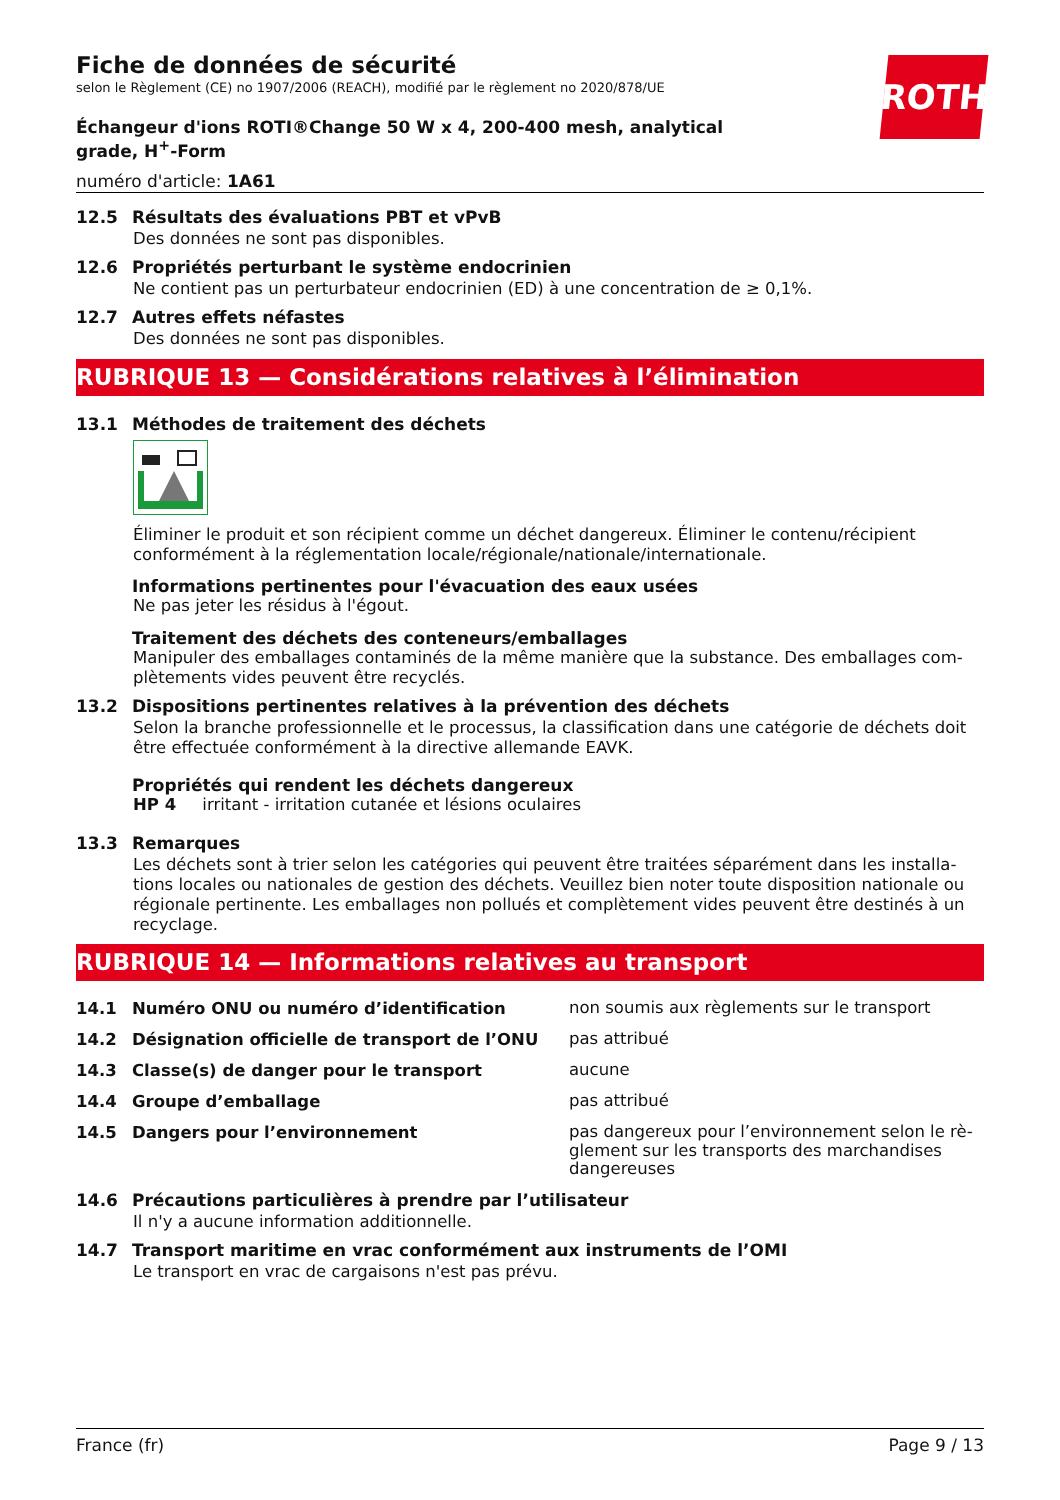ROTH
Fiche de données de sécurité
selon le Règlement (CE) no 1907/2006 (REACH), modifié par le règlement no 2020/878/UE
Échangeur d'ions ROTI®Change 50 W x 4, 200-400 mesh, analytical grade, H<sup>+</sup>-Form
numéro d'article: 1A61
12.5 Résultats des évaluations PBT et vPvB
Des données ne sont pas disponibles.
12.6 Propriétés perturbant le système endocrinien
Ne contient pas un perturbateur endocrinien (ED) à une concentration de ≥ 0,1%.
12.7 Autres effets néfastes
Des données ne sont pas disponibles.
RUBRIQUE 13 — Considérations relatives à l’élimination
13.1 Méthodes de traitement des déchets
Éliminer le produit et son récipient comme un déchet dangereux. Éliminer le contenu/récipient conformément à la réglementation locale/régionale/nationale/internationale.
Informations pertinentes pour l'évacuation des eaux usées
Ne pas jeter les résidus à l'égout.
Traitement des déchets des conteneurs/emballages
Manipuler des emballages contaminés de la même manière que la substance. Des emballages com-plètements vides peuvent être recyclés.
13.2 Dispositions pertinentes relatives à la prévention des déchets
Selon la branche professionnelle et le processus, la classification dans une catégorie de déchets doit être effectuée conformément à la directive allemande EAVK.
Propriétés qui rendent les déchets dangereux
HP 4 irritant - irritation cutanée et lésions oculaires
13.3 Remarques
Les déchets sont à trier selon les catégories qui peuvent être traitées séparément dans les installa-tions locales ou nationales de gestion des déchets. Veuillez bien noter toute disposition nationale ou régionale pertinente. Les emballages non pollués et complètement vides peuvent être destinés à un recyclage.
RUBRIQUE 14 — Informations relatives au transport
14.1 Numéro ONU ou numéro d’identification non soumis aux règlements sur le transport
14.2 Désignation officielle de transport de l’ONU pas attribué
14.3 Classe(s) de danger pour le transport aucune
14.4 Groupe d’emballage pas attribué
14.5 Dangers pour l’environnement pas dangereux pour l’environnement selon le rè-glement sur les transports des marchandises dangereuses
14.6 Précautions particulières à prendre par l’utilisateur
Il n'y a aucune information additionnelle.
14.7 Transport maritime en vrac conformément aux instruments de l’OMI
Le transport en vrac de cargaisons n'est pas prévu.
France (fr) Page 9 / 13